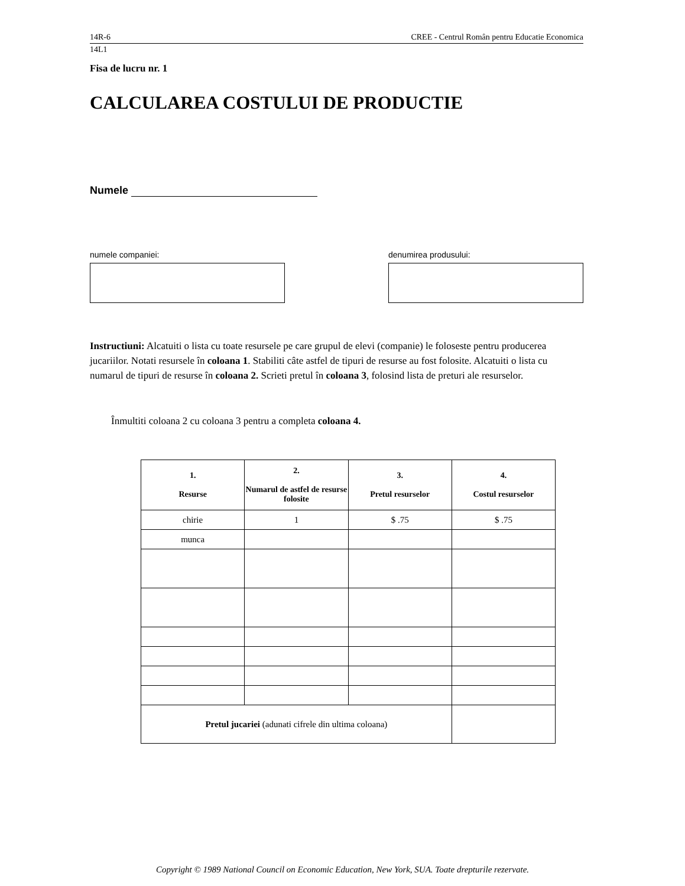14R-6 CREE - Centrul Român pentru Educatie Economica
14L1
Fisa de lucru nr. 1
CALCULAREA COSTULUI DE PRODUCTIE
Numele
numele companiei: denumirea produsului:
Instructiuni: Alcatuiti o lista cu toate resursele pe care grupul de elevi (companie) le foloseste pentru producerea jucariilor. Notati resursele în coloana 1. Stabiliti câte astfel de tipuri de resurse au fost folosite. Alcatuiti o lista cu numarul de tipuri de resurse în coloana 2. Scrieti pretul în coloana 3, folosind lista de preturi ale resurselor.
Înmultiti coloana 2 cu coloana 3 pentru a completa coloana 4.
| 1. Resurse | 2. Numarul de astfel de resurse folosite | 3. Pretul resurselor | 4. Costul resurselor |
| --- | --- | --- | --- |
| chirie | 1 | $ .75 | $ .75 |
| munca | | | |
| Pretul jucariei (adunati cifrele din ultima coloana) | | | |
Copyright © 1989 National Council on Economic Education, New York, SUA. Toate drepturile rezervate.